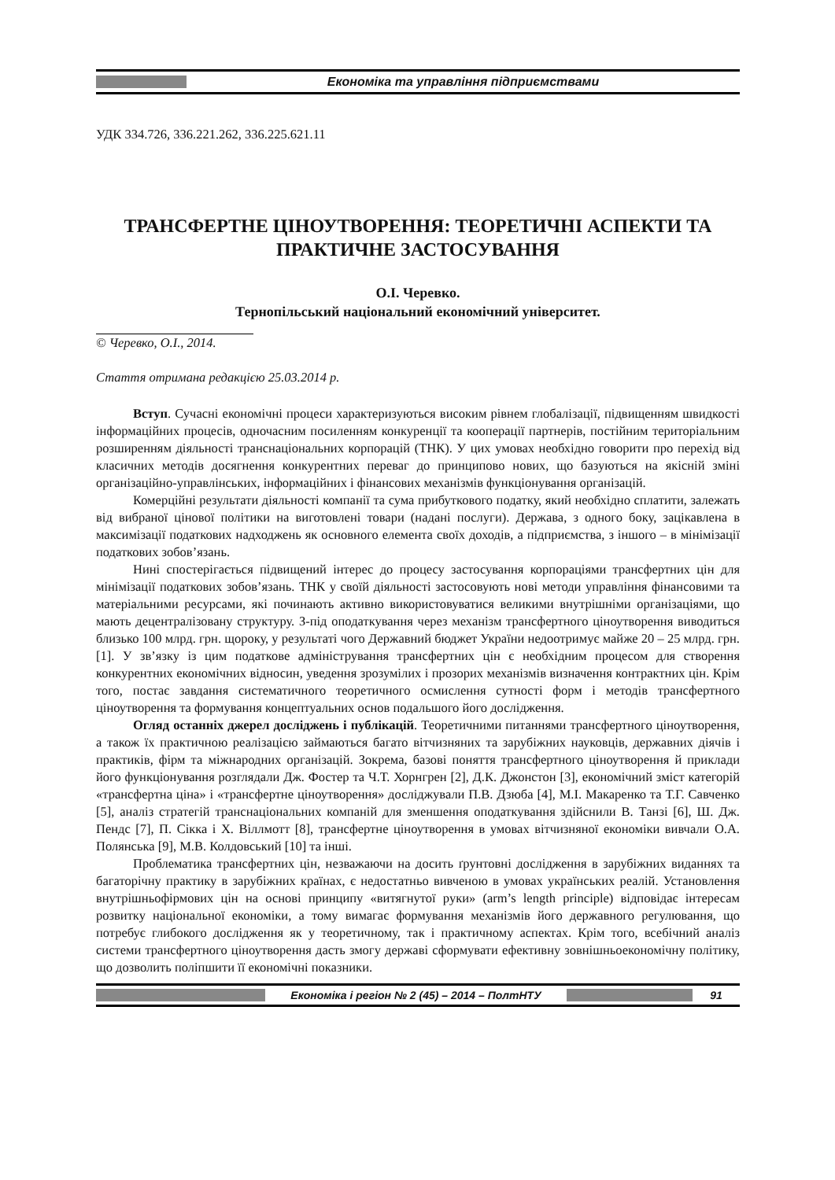Економіка та управління підприємствами
УДК 334.726, 336.221.262, 336.225.621.11
ТРАНСФЕРТНЕ ЦІНОУТВОРЕННЯ: ТЕОРЕТИЧНІ АСПЕКТИ ТА ПРАКТИЧНЕ ЗАСТОСУВАННЯ
О.І. Черевко.
Тернопільський національний економічний університет.
© Черевко, О.І., 2014.
Стаття отримана редакцією 25.03.2014 р.
Вступ. Сучасні економічні процеси характеризуються високим рівнем глобалізації, підвищенням швидкості інформаційних процесів, одночасним посиленням конкуренції та кооперації партнерів, постійним територіальним розширенням діяльності транснаціональних корпорацій (ТНК). У цих умовах необхідно говорити про перехід від класичних методів досягнення конкурентних переваг до принципово нових, що базуються на якісній зміні організаційно-управлінських, інформаційних і фінансових механізмів функціонування організацій.
Комерційні результати діяльності компанії та сума прибуткового податку, який необхідно сплатити, залежать від вибраної цінової політики на виготовлені товари (надані послуги). Держава, з одного боку, зацікавлена в максимізації податкових надходжень як основного елемента своїх доходів, а підприємства, з іншого – в мінімізації податкових зобов’язань.
Нині спостерігається підвищений інтерес до процесу застосування корпораціями трансфертних цін для мінімізації податкових зобов’язань. ТНК у своїй діяльності застосовують нові методи управління фінансовими та матеріальними ресурсами, які починають активно використовуватися великими внутрішніми організаціями, що мають децентралізовану структуру. З-під оподаткування через механізм трансфертного ціноутворення виводиться близько 100 млрд. грн. щороку, у результаті чого Державний бюджет України недоотримує майже 20 – 25 млрд. грн. [1]. У зв’язку із цим податкове адміністрування трансфертних цін є необхідним процесом для створення конкурентних економічних відносин, уведення зрозумілих і прозорих механізмів визначення контрактних цін. Крім того, постає завдання систематичного теоретичного осмислення сутності форм і методів трансфертного ціноутворення та формування концептуальних основ подальшого його дослідження.
Огляд останніх джерел досліджень і публікацій. Теоретичними питаннями трансфертного ціноутворення, а також їх практичною реалізацією займаються багато вітчизняних та зарубіжних науковців, державних діячів і практиків, фірм та міжнародних організацій. Зокрема, базові поняття трансфертного ціноутворення й приклади його функціонування розглядали Дж. Фостер та Ч.Т. Хорнгрен [2], Д.К. Джонстон [3], економічний зміст категорій «трансфертна ціна» і «трансфертне ціноутворення» досліджували П.В. Дзюба [4], М.І. Макаренко та Т.Г. Савченко [5], аналіз стратегій транснаціональних компаній для зменшення оподаткування здійснили В. Танзі [6], Ш. Дж. Пендс [7], П. Сікка і Х. Віллмотт [8], трансфертне ціноутворення в умовах вітчизняної економіки вивчали О.А. Полянська [9], М.В. Колдовський [10] та інші.
Проблематика трансфертних цін, незважаючи на досить ґрунтовні дослідження в зарубіжних виданнях та багаторічну практику в зарубіжних країнах, є недостатньо вивченою в умовах українських реалій. Установлення внутрішньофірмових цін на основі принципу «витягнутої руки» (arm’s length principle) відповідає інтересам розвитку національної економіки, а тому вимагає формування механізмів його державного регулювання, що потребує глибокого дослідження як у теоретичному, так і практичному аспектах. Крім того, всебічний аналіз системи трансфертного ціноутворення дасть змогу державі сформувати ефективну зовнішньоекономічну політику, що дозволить поліпшити її економічні показники.
Економіка і регіон № 2 (45) – 2014 – ПолтНТУ
91